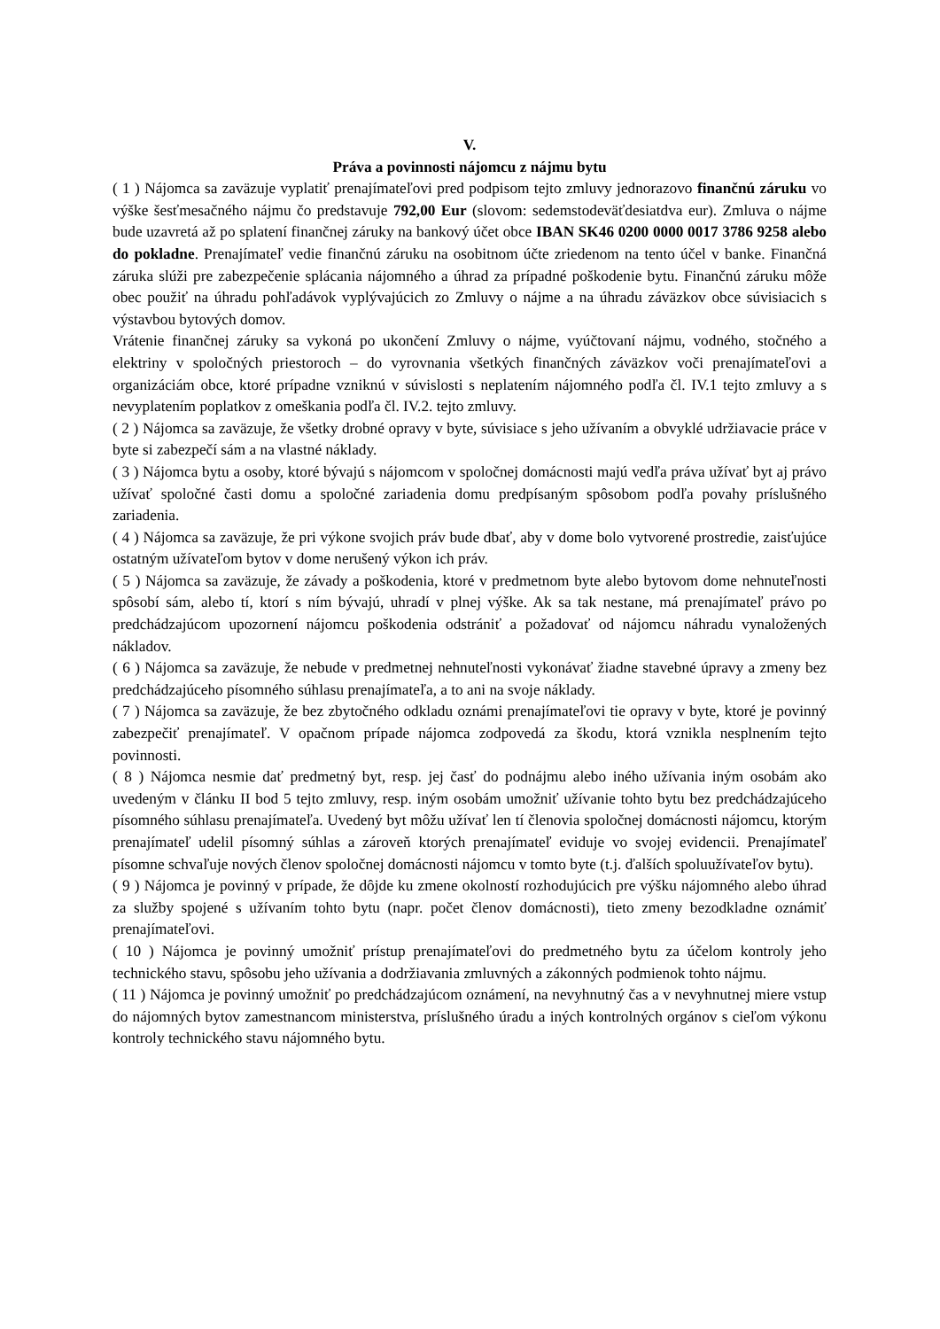V.
Práva a povinnosti nájomcu z nájmu bytu
( 1 ) Nájomca sa zaväzuje vyplatiť prenajímateľovi pred podpisom tejto zmluvy jednorazovo finančnú záruku vo výške šesťmesačného nájmu čo predstavuje 792,00 Eur (slovom: sedemstodeväťdesiatdva eur). Zmluva o nájme bude uzavretá až po splatení finančnej záruky na bankový účet obce IBAN SK46 0200 0000 0017 3786 9258 alebo do pokladne. Prenajímateľ vedie finančnú záruku na osobitnom účte zriedenom na tento účel v banke. Finančná záruka slúži pre zabezpečenie splácania nájomného a úhrad za prípadné poškodenie bytu. Finančnú záruku môže obec použiť na úhradu pohľadávok vyplývajúcich zo Zmluvy o nájme a na úhradu záväzkov obce súvisiacich s výstavbou bytových domov.
Vrátenie finančnej záruky sa vykoná po ukončení Zmluvy o nájme, vyúčtovaní nájmu, vodného, stočného a elektriny v spoločných priestoroch – do vyrovnania všetkých finančných záväzkov voči prenajímateľovi a organizáciám obce, ktoré prípadne vzniknú v súvislosti s neplatením nájomného podľa čl. IV.1 tejto zmluvy a s nevyplatením poplatkov z omeškania podľa čl. IV.2. tejto zmluvy.
( 2 ) Nájomca sa zaväzuje, že všetky drobné opravy v byte, súvisiace s jeho užívaním a obvyklé udržiavacie práce v byte si zabezpečí sám a na vlastné náklady.
( 3 ) Nájomca bytu a osoby, ktoré bývajú s nájomcom v spoločnej domácnosti majú vedľa práva užívať byt aj právo užívať spoločné časti domu a spoločné zariadenia domu predpísaným spôsobom podľa povahy príslušného zariadenia.
( 4 ) Nájomca sa zaväzuje, že pri výkone svojich práv bude dbať, aby v dome bolo vytvorené prostredie, zaisťujúce ostatným užívateľom bytov v dome nerušený výkon ich práv.
( 5 ) Nájomca sa zaväzuje, že závady a poškodenia, ktoré v predmetnom byte alebo bytovom dome nehnuteľnosti spôsobí sám, alebo tí, ktorí s ním bývajú, uhradí v plnej výške. Ak sa tak nestane, má prenajímateľ právo po predchádzajúcom upozornení nájomcu poškodenia odstrániť a požadovať od nájomcu náhradu vynaložených nákladov.
( 6 ) Nájomca sa zaväzuje, že nebude v predmetnej nehnuteľnosti vykonávať žiadne stavebné úpravy a zmeny bez predchádzajúceho písomného súhlasu prenajímateľa, a to ani na svoje náklady.
( 7 ) Nájomca sa zaväzuje, že bez zbytočného odkladu oznámi prenajímateľovi tie opravy v byte, ktoré je povinný zabezpečiť prenajímateľ. V opačnom prípade nájomca zodpovedá za škodu, ktorá vznikla nesplnením tejto povinnosti.
( 8 ) Nájomca nesmie dať predmetný byt, resp. jej časť do podnájmu alebo iného užívania iným osobám ako uvedeným v článku II bod 5 tejto zmluvy, resp. iným osobám umožniť užívanie tohto bytu bez predchádzajúceho písomného súhlasu prenajímateľa. Uvedený byt môžu užívať len tí členovia spoločnej domácnosti nájomcu, ktorým prenajímateľ udelil písomný súhlas a zároveň ktorých prenajímateľ eviduje vo svojej evidencii. Prenajímateľ písomne schvaľuje nových členov spoločnej domácnosti nájomcu v tomto byte (t.j. ďalších spoluužívateľov bytu).
( 9 ) Nájomca je povinný v prípade, že dôjde ku zmene okolností rozhodujúcich pre výšku nájomného alebo úhrad za služby spojené s užívaním tohto bytu (napr. počet členov domácnosti), tieto zmeny bezodkladne oznámiť prenajímateľovi.
( 10 ) Nájomca je povinný umožniť prístup prenajímateľovi do predmetného bytu za účelom kontroly jeho technického stavu, spôsobu jeho užívania a dodržiavania zmluvných a zákonných podmienok tohto nájmu.
( 11 ) Nájomca je povinný umožniť po predchádzajúcom oznámení, na nevyhnutný čas a v nevyhnutnej miere vstup do nájomných bytov zamestnancom ministerstva, príslušného úradu a iných kontrolných orgánov s cieľom výkonu kontroly technického stavu nájomného bytu.